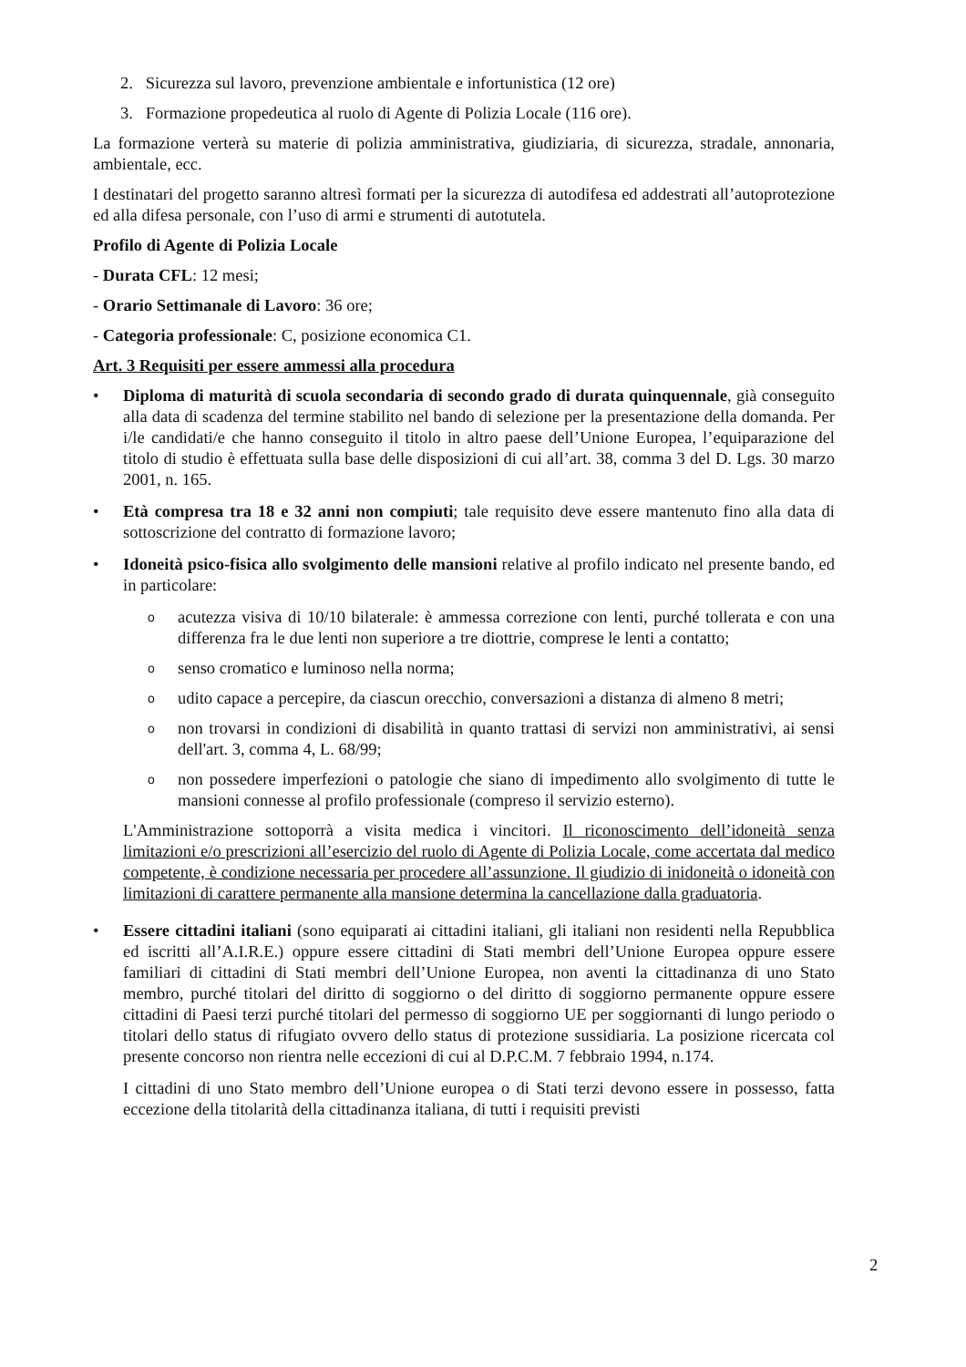2. Sicurezza sul lavoro, prevenzione ambientale e infortunistica (12 ore)
3. Formazione propedeutica al ruolo di Agente di Polizia Locale (116 ore).
La formazione verterà su materie di polizia amministrativa, giudiziaria, di sicurezza, stradale, annonaria, ambientale, ecc.
I destinatari del progetto saranno altresì formati per la sicurezza di autodifesa ed addestrati all’autoprotezione ed alla difesa personale, con l’uso di armi e strumenti di autotutela.
Profilo di Agente di Polizia Locale
- Durata CFL: 12 mesi;
- Orario Settimanale di Lavoro: 36 ore;
- Categoria professionale: C, posizione economica C1.
Art. 3 Requisiti per essere ammessi alla procedura
• Diploma di maturità di scuola secondaria di secondo grado di durata quinquennale, già conseguito alla data di scadenza del termine stabilito nel bando di selezione per la presentazione della domanda. Per i/le candidati/e che hanno conseguito il titolo in altro paese dell’Unione Europea, l’equiparazione del titolo di studio è effettuata sulla base delle disposizioni di cui all’art. 38, comma 3 del D. Lgs. 30 marzo 2001, n. 165.
• Età compresa tra 18 e 32 anni non compiuti; tale requisito deve essere mantenuto fino alla data di sottoscrizione del contratto di formazione lavoro;
• Idoneità psico-fisica allo svolgimento delle mansioni relative al profilo indicato nel presente bando, ed in particolare:
oacutezza visiva di 10/10 bilaterale: è ammessa correzione con lenti, purché tollerata e con una differenza fra le due lenti non superiore a tre diottrie, comprese le lenti a contatto;
osenso cromatico e luminoso nella norma;
oudito capace a percepire, da ciascun orecchio, conversazioni a distanza di almeno 8 metri;
onon trovarsi in condizioni di disabilità in quanto trattasi di servizi non amministrativi, ai sensi dell'art. 3, comma 4, L. 68/99;
onon possedere imperfezioni o patologie che siano di impedimento allo svolgimento di tutte le mansioni connesse al profilo professionale (compreso il servizio esterno).
L'Amministrazione sottoporrà a visita medica i vincitori. Il riconoscimento dell’idoneità senza limitazioni e/o prescrizioni all’esercizio del ruolo di Agente di Polizia Locale, come accertata dal medico competente, è condizione necessaria per procedere all’assunzione. Il giudizio di inidoneità o idoneità con limitazioni di carattere permanente alla mansione determina la cancellazione dalla graduatoria.
• Essere cittadini italiani (sono equiparati ai cittadini italiani, gli italiani non residenti nella Repubblica ed iscritti all’A.I.R.E.) oppure essere cittadini di Stati membri dell’Unione Europea oppure essere familiari di cittadini di Stati membri dell’Unione Europea, non aventi la cittadinanza di uno Stato membro, purché titolari del diritto di soggiorno o del diritto di soggiorno permanente oppure essere cittadini di Paesi terzi purché titolari del permesso di soggiorno UE per soggiornanti di lungo periodo o titolari dello status di rifugiato ovvero dello status di protezione sussidiaria. La posizione ricercata col presente concorso non rientra nelle eccezioni di cui al D.P.C.M. 7 febbraio 1994, n.174.
I cittadini di uno Stato membro dell’Unione europea o di Stati terzi devono essere in possesso, fatta eccezione della titolarità della cittadinanza italiana, di tutti i requisiti previsti
2